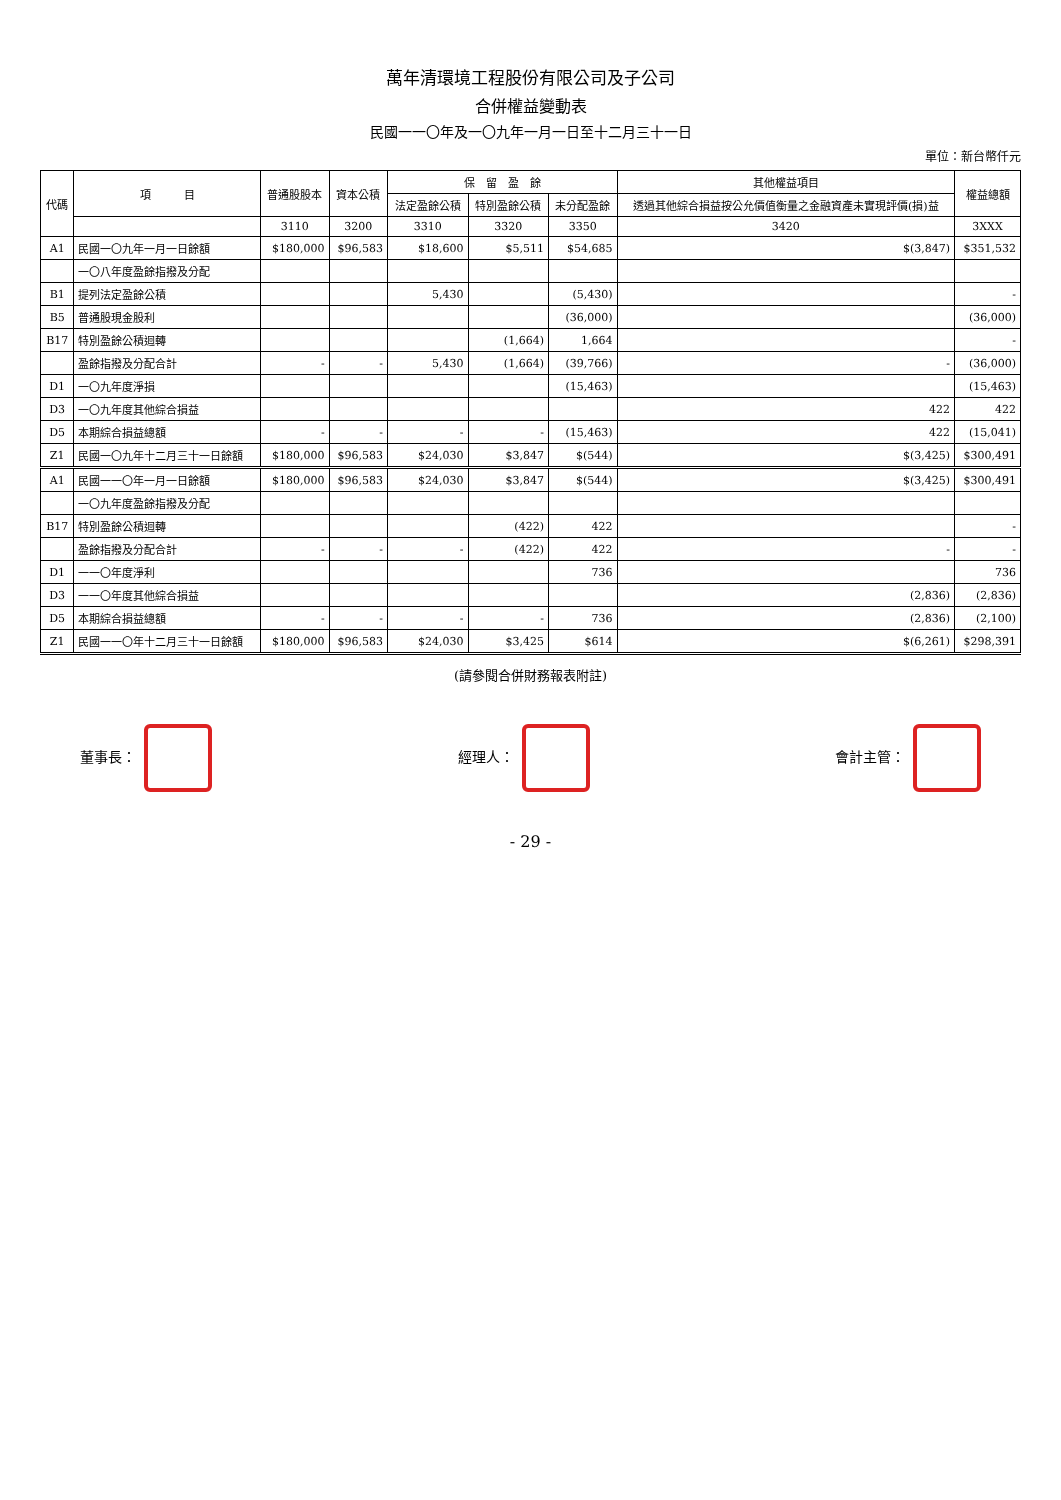萬年清環境工程股份有限公司及子公司
合併權益變動表
民國一一〇年及一〇九年一月一日至十二月三十一日
單位：新台幣仟元
| 代碼 | 項 目 | 普通股股本 | 資本公積 | 保 留 盈 餘 | | | 其他權益項目 | 權益總額 |
| --- | --- | --- | --- | --- | --- | --- | --- | --- |
| | | | | 法定盈餘公積 | 特別盈餘公積 | 未分配盈餘 | 透過其他綜合損益按公允價值衡量之金融資產未實現評價(損)益 | |
| | | 3110 | 3200 | 3310 | 3320 | 3350 | 3420 | 3XXX |
| A1 | 民國一〇九年一月一日餘額 | $180,000 | $96,583 | $18,600 | $5,511 | $54,685 | $(3,847) | $351,532 |
| | 一〇八年度盈餘指撥及分配 | | | | | | | |
| B1 | 提列法定盈餘公積 | | | 5,430 | | (5,430) | | - |
| B5 | 普通股現金股利 | | | | | (36,000) | | (36,000) |
| B17 | 特別盈餘公積迴轉 | | | | (1,664) | 1,664 | | - |
| | 盈餘指撥及分配合計 | - | - | 5,430 | (1,664) | (39,766) | - | (36,000) |
| D1 | 一〇九年度淨損 | | | | | (15,463) | | (15,463) |
| D3 | 一〇九年度其他綜合損益 | | | | | | 422 | 422 |
| D5 | 本期綜合損益總額 | - | - | - | - | (15,463) | 422 | (15,041) |
| Z1 | 民國一〇九年十二月三十一日餘額 | $180,000 | $96,583 | $24,030 | $3,847 | $(544) | $(3,425) | $300,491 |
| A1 | 民國一一〇年一月一日餘額 | $180,000 | $96,583 | $24,030 | $3,847 | $(544) | $(3,425) | $300,491 |
| | 一〇九年度盈餘指撥及分配 | | | | | | | |
| B17 | 特別盈餘公積迴轉 | | | | (422) | 422 | | - |
| | 盈餘指撥及分配合計 | - | - | - | (422) | 422 | - | - |
| D1 | 一一〇年度淨利 | | | | | 736 | | 736 |
| D3 | 一一〇年度其他綜合損益 | | | | | | (2,836) | (2,836) |
| D5 | 本期綜合損益總額 | - | - | - | - | 736 | (2,836) | (2,100) |
| Z1 | 民國一一〇年十二月三十一日餘額 | $180,000 | $96,583 | $24,030 | $3,425 | $614 | $(6,261) | $298,391 |
(請參閱合併財務報表附註)
董事長： 經理人： 會計主管：
- 29 -